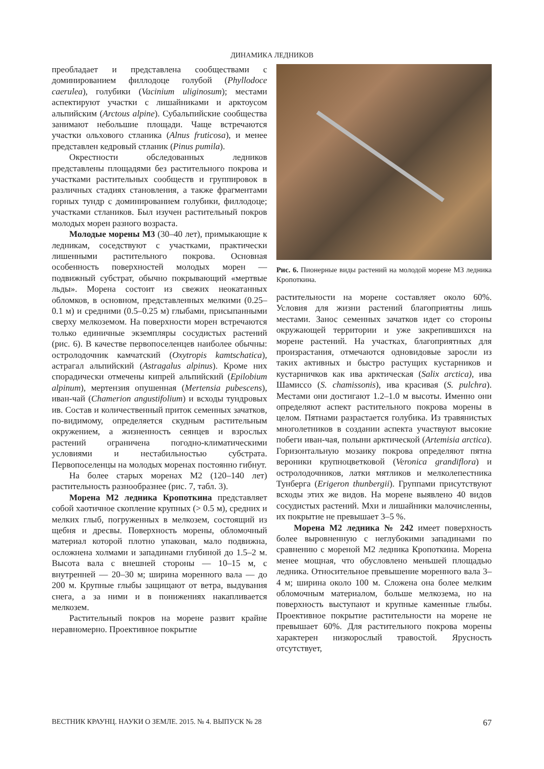ДИНАМИКА ЛЕДНИКОВ
преобладает и представлена сообществами с доминированием филлодоце голубой (Phyllodoce caerulea), голубики (Vacinium uliginosum); местами аспектируют участки с лишайниками и арктоусом альпийским (Arctous alpine). Субальпийские сообщества занимают небольшие площади. Чаще встречаются участки ольхового стланика (Alnus fruticosa), и менее представлен кедровый стланик (Pinus pumila).
Окрестности обследованных ледников представлены площадями без растительного покрова и участками растительных сообществ и группировок в различных стадиях становления, а также фрагментами горных тундр с доминированием голубики, филлодоце; участками стлаников. Был изучен растительный покров молодых морен разного возраста.
Молодые морены М3 (30–40 лет), примыкающие к ледникам, соседствуют с участками, практически лишенными растительного покрова. Основная особенность поверхностей молодых морен — подвижный субстрат, обычно покрывающий «мертвые льды». Морена состоит из свежих неокатанных обломков, в основном, представленных мелкими (0.25–0.1 м) и средними (0.5–0.25 м) глыбами, присыпанными сверху мелкоземом. На поверхности морен встречаются только единичные экземпляры сосудистых растений (рис. 6). В качестве первопоселенцев наиболее обычны: остролодочник камчатский (Oxytropis kamtschatica), астрагал альпийский (Astragalus alpinus). Кроме них спорадически отмечены кипрей альпийский (Epilobium alpinum), мертензия опушенная (Mertensia pubescens), иван-чай (Chamerion angustifolium) и всходы тундровых ив. Состав и количественный приток семенных зачатков, по-видимому, определяется скудным растительным окружением, а жизненность сеянцев и взрослых растений ограничена погодно-климатическими условиями и нестабильностью субстрата. Первопоселенцы на молодых моренах постоянно гибнут.
На более старых моренах М2 (120–140 лет) растительность разнообразнее (рис. 7, табл. 3).
Морена М2 ледника Кропоткина представляет собой хаотичное скопление крупных (> 0.5 м), средних и мелких глыб, погруженных в мелкозем, состоящий из щебня и дресвы. Поверхность морены, обломочный материал которой плотно упакован, мало подвижна, осложнена холмами и западинами глубиной до 1.5–2 м. Высота вала с внешней стороны — 10–15 м, с внутренней — 20–30 м; ширина моренного вала — до 200 м. Крупные глыбы защищают от ветра, выдувания снега, а за ними и в понижениях накапливается мелкозем.
Растительный покров на морене развит крайне неравномерно. Проективное покрытие
Рис. 6. Пионерные виды растений на молодой морене М3 ледника Кропоткина.
растительности на морене составляет около 60%. Условия для жизни растений благоприятны лишь местами. Занос семенных зачатков идет со стороны окружающей территории и уже закрепившихся на морене растений. На участках, благоприятных для произрастания, отмечаются одновидовые заросли из таких активных и быстро растущих кустарников и кустарничков как ива арктическая (Salix arctica), ива Шамиссо (S. chamissonis), ива красивая (S. pulchra). Местами они достигают 1.2–1.0 м высоты. Именно они определяют аспект растительного покрова морены в целом. Пятнами разрастается голубика. Из травянистых многолетников в создании аспекта участвуют высокие побеги иван-чая, полыни арктической (Artemisia arctica). Горизонтальную мозаику покрова определяют пятна вероники крупноцветковой (Veronica grandiflora) и остролодочников, латки мятликов и мелколепестника Тунберга (Erigeron thunbergii). Группами присутствуют всходы этих же видов. На морене выявлено 40 видов сосудистых растений. Мхи и лишайники малочисленны, их покрытие не превышает 3–5 %.
Морена М2 ледника № 242 имеет поверхность более выровненную с неглубокими западинами по сравнению с мореной М2 ледника Кропоткина. Морена менее мощная, что обусловлено меньшей площадью ледника. Относительное превышение моренного вала 3–4 м; ширина около 100 м. Сложена она более мелким обломочным материалом, больше мелкозема, но на поверхность выступают и крупные каменные глыбы. Проективное покрытие растительности на морене не превышает 60%. Для растительного покрова морены характерен низкорослый травостой. Ярусность отсутствует,
ВЕСТНИК КРАУНЦ. НАУКИ О ЗЕМЛЕ. 2015. № 4. ВЫПУСК № 28 67